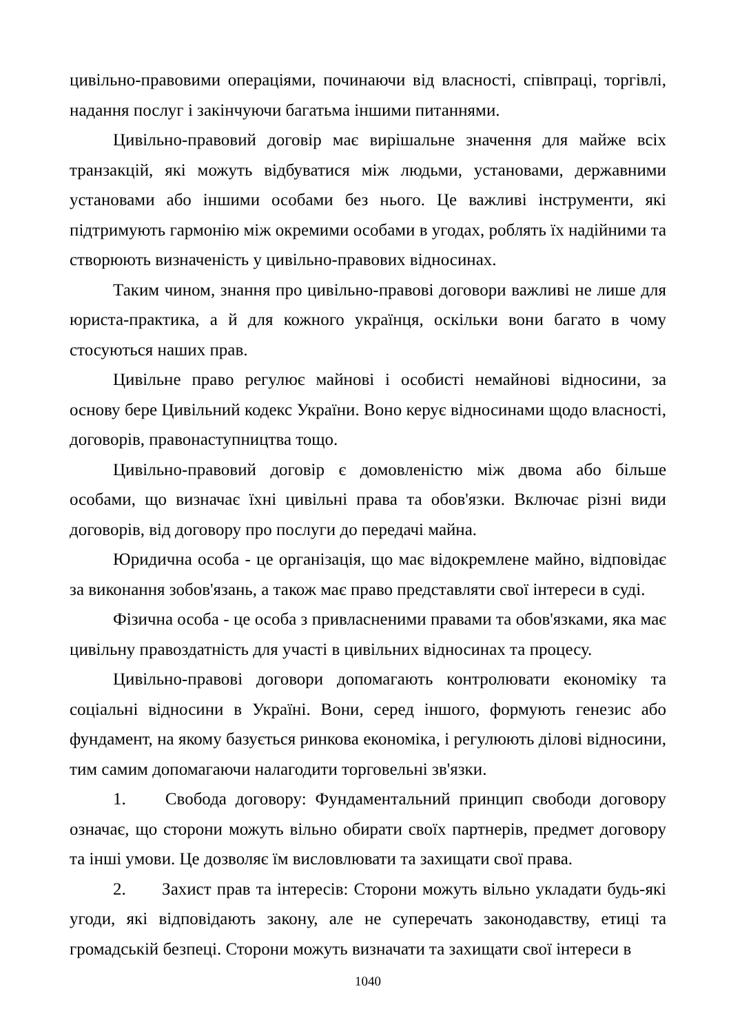цивільно-правовими операціями, починаючи від власності, співпраці, торгівлі, надання послуг і закінчуючи багатьма іншими питаннями.
Цивільно-правовий договір має вирішальне значення для майже всіх транзакцій, які можуть відбуватися між людьми, установами, державними установами або іншими особами без нього. Це важливі інструменти, які підтримують гармонію між окремими особами в угодах, роблять їх надійними та створюють визначеність у цивільно-правових відносинах.
Таким чином, знання про цивільно-правові договори важливі не лише для юриста-практика, а й для кожного українця, оскільки вони багато в чому стосуються наших прав.
Цивільне право регулює майнові і особисті немайнові відносини, за основу бере Цивільний кодекс України. Воно керує відносинами щодо власності, договорів, правонаступництва тощо.
Цивільно-правовий договір є домовленістю між двома або більше особами, що визначає їхні цивільні права та обов'язки. Включає різні види договорів, від договору про послуги до передачі майна.
Юридична особа - це організація, що має відокремлене майно, відповідає за виконання зобов'язань, а також має право представляти свої інтереси в суді.
Фізична особа - це особа з привласненими правами та обов'язками, яка має цивільну правоздатність для участі в цивільних відносинах та процесу.
Цивільно-правові договори допомагають контролювати економіку та соціальні відносини в Україні. Вони, серед іншого, формують генезис або фундамент, на якому базується ринкова економіка, і регулюють ділові відносини, тим самим допомагаючи налагодити торговельні зв'язки.
1. Свобода договору: Фундаментальний принцип свободи договору означає, що сторони можуть вільно обирати своїх партнерів, предмет договору та інші умови. Це дозволяє їм висловлювати та захищати свої права.
2. Захист прав та інтересів: Сторони можуть вільно укладати будь-які угоди, які відповідають закону, але не суперечать законодавству, етиці та громадській безпеці. Сторони можуть визначати та захищати свої інтереси в
1040